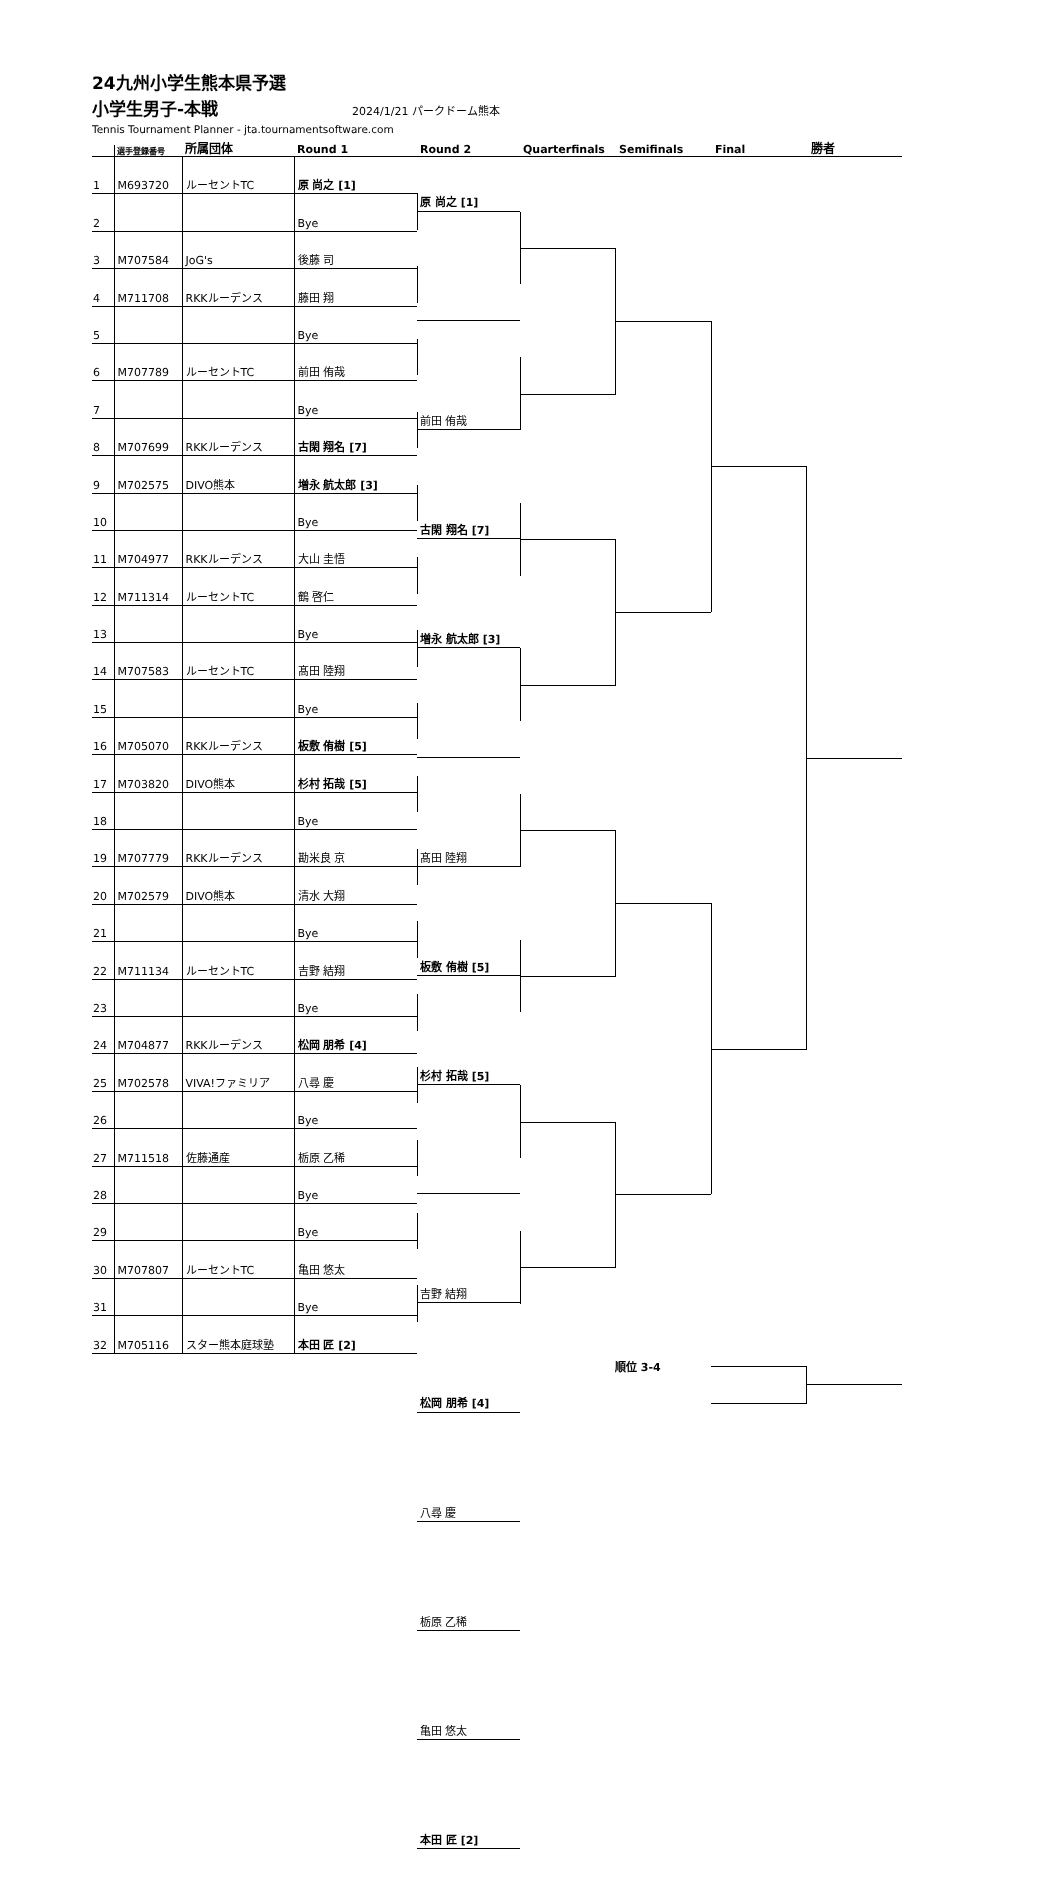24九州小学生熊本県予選
小学生男子-本戦
2024/1/21 パークドーム熊本
Tennis Tournament Planner - jta.tournamentsoftware.com
選手登録番号
所属団体
Round 1
Round 2
Quarterfinals
Semifinals
Final
勝者
| 1 | M693720 | ルーセントTC | 原 尚之 [1] |
| 2 | | | Bye |
| 3 | M707584 | JoG's | 後藤 司 |
| 4 | M711708 | RKKルーデンス | 藤田 翔 |
| 5 | | | Bye |
| 6 | M707789 | ルーセントTC | 前田 侑哉 |
| 7 | | | Bye |
| 8 | M707699 | RKKルーデンス | 古閑 翔名 [7] |
| 9 | M702575 | DIVO熊本 | 増永 航太郎 [3] |
| 10 | | | Bye |
| 11 | M704977 | RKKルーデンス | 大山 圭悟 |
| 12 | M711314 | ルーセントTC | 鶴 啓仁 |
| 13 | | | Bye |
| 14 | M707583 | ルーセントTC | 髙田 陸翔 |
| 15 | | | Bye |
| 16 | M705070 | RKKルーデンス | 板敷 侑樹 [5] |
| 17 | M703820 | DIVO熊本 | 杉村 拓哉 [5] |
| 18 | | | Bye |
| 19 | M707779 | RKKルーデンス | 勘米良 京 |
| 20 | M702579 | DIVO熊本 | 清水 大翔 |
| 21 | | | Bye |
| 22 | M711134 | ルーセントTC | 吉野 結翔 |
| 23 | | | Bye |
| 24 | M704877 | RKKルーデンス | 松岡 朋希 [4] |
| 25 | M702578 | VIVA!ファミリア | 八尋 慶 |
| 26 | | | Bye |
| 27 | M711518 | 佐藤通産 | 栃原 乙稀 |
| 28 | | | Bye |
| 29 | | | Bye |
| 30 | M707807 | ルーセントTC | 亀田 悠太 |
| 31 | | | Bye |
| 32 | M705116 | スター熊本庭球塾 | 本田 匠 [2] |
原 尚之 [1]
前田 侑哉
古閑 翔名 [7]
増永 航太郎 [3]
髙田 陸翔
板敷 侑樹 [5]
杉村 拓哉 [5]
吉野 結翔
松岡 朋希 [4]
八尋 慶
栃原 乙稀
亀田 悠太
本田 匠 [2]
順位 3-4